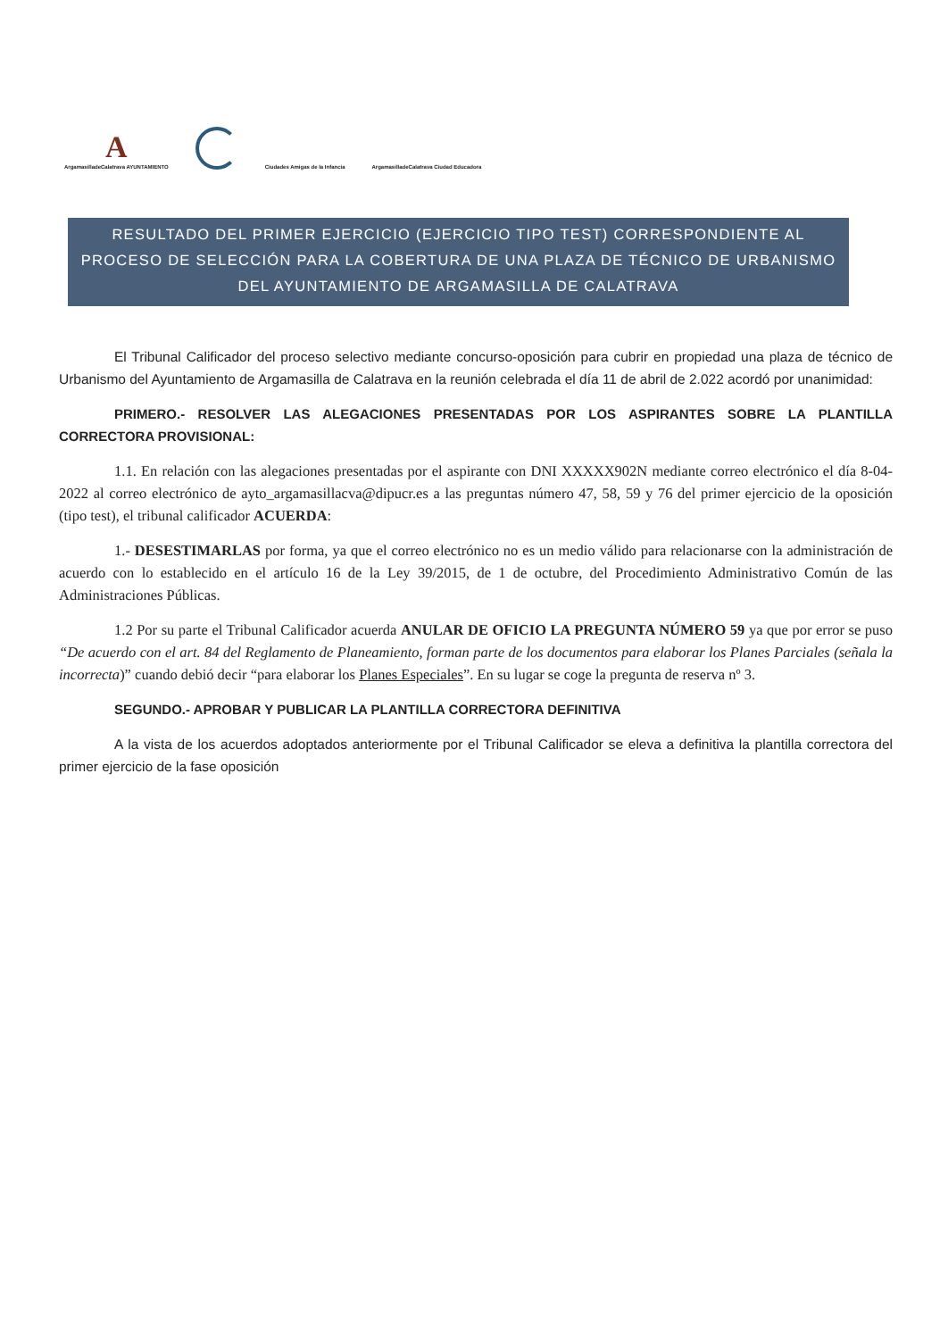A
ArgamasilladeCalatrava AYUNTAMIENTO
Ciudades Amigas de la Infancia
ArgamasilladeCalatrava Ciudad Educadora
RESULTADO DEL PRIMER EJERCICIO (EJERCICIO TIPO TEST) CORRESPONDIENTE AL PROCESO DE SELECCIÓN PARA LA COBERTURA DE UNA PLAZA DE TÉCNICO DE URBANISMO DEL AYUNTAMIENTO DE ARGAMASILLA DE CALATRAVA
El Tribunal Calificador del proceso selectivo mediante concurso-oposición para cubrir en propiedad una plaza de técnico de Urbanismo del Ayuntamiento de Argamasilla de Calatrava en la reunión celebrada el día 11 de abril de 2.022 acordó por unanimidad:
PRIMERO.- RESOLVER LAS ALEGACIONES PRESENTADAS POR LOS ASPIRANTES SOBRE LA PLANTILLA CORRECTORA PROVISIONAL:
1.1. En relación con las alegaciones presentadas por el aspirante con DNI XXXXX902N mediante correo electrónico el día 8-04-2022 al correo electrónico de ayto_argamasillacva@dipucr.es a las preguntas número 47, 58, 59 y 76 del primer ejercicio de la oposición (tipo test), el tribunal calificador ACUERDA:
1.- DESESTIMARLAS por forma, ya que el correo electrónico no es un medio válido para relacionarse con la administración de acuerdo con lo establecido en el artículo 16 de la Ley 39/2015, de 1 de octubre, del Procedimiento Administrativo Común de las Administraciones Públicas.
1.2 Por su parte el Tribunal Calificador acuerda ANULAR DE OFICIO LA PREGUNTA NÚMERO 59 ya que por error se puso “De acuerdo con el art. 84 del Reglamento de Planeamiento, forman parte de los documentos para elaborar los Planes Parciales (señala la incorrecta)” cuando debió decir “para elaborar los Planes Especiales”. En su lugar se coge la pregunta de reserva nº 3.
SEGUNDO.- APROBAR Y PUBLICAR LA PLANTILLA CORRECTORA DEFINITIVA
A la vista de los acuerdos adoptados anteriormente por el Tribunal Calificador se eleva a definitiva la plantilla correctora del primer ejercicio de la fase oposición